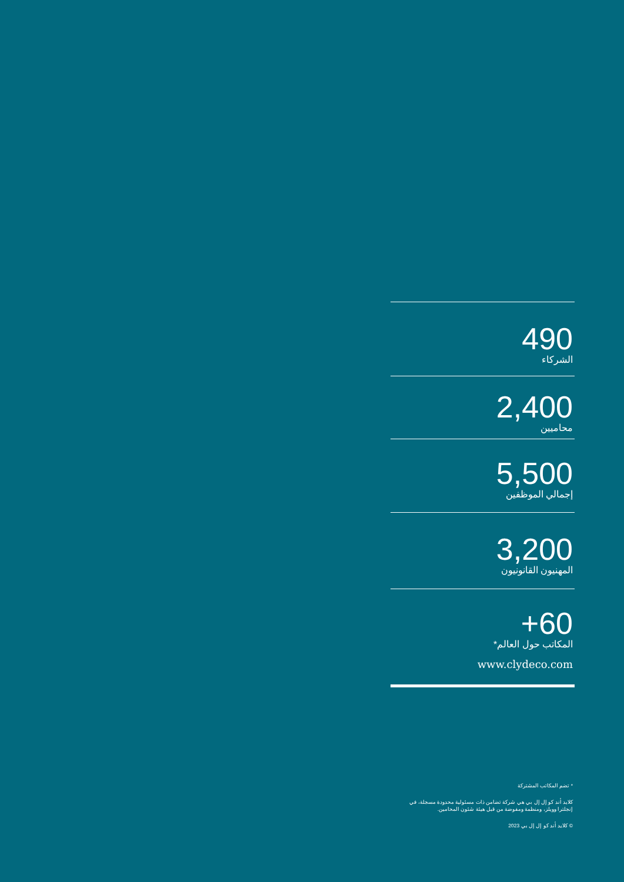490
الشركاء
2,400
محاميين
5,500
إجمالي الموظفين
3,200
المهنيون القانونيون
+60
المكاتب حول العالم*
www.clydeco.com
* تضم المكاتب المشتركة
كلايد أند كو إل إل بي هي شركة تضامن ذات مسئولية محدودة مسجلة، في إنجلترا وويلز، ومنظمة ومفوضة من قبل هيئة شئون المحامين.
© كلايد أند كو إل إل بي 2023